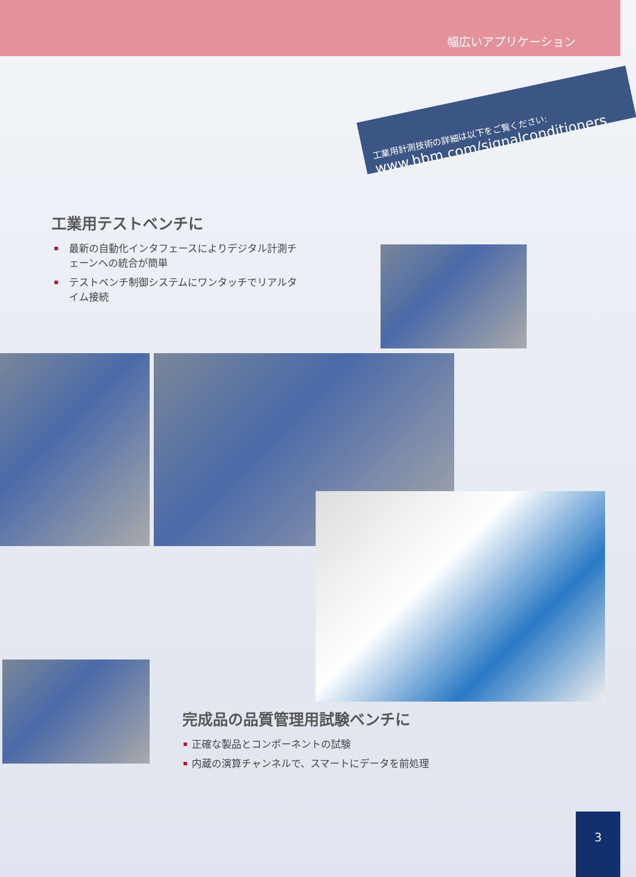幅広いアプリケーション
工業用計測技術の詳細は以下をご覧ください:
www.hbm.com/signalconditioners
工業用テストベンチに
最新の自動化インタフェースによりデジタル計測チェーンへの統合が簡単
テストベンチ制御システムにワンタッチでリアルタイム接続
完成品の品質管理用試験ベンチに
正確な製品とコンポーネントの試験
内蔵の演算チャンネルで、スマートにデータを前処理
3